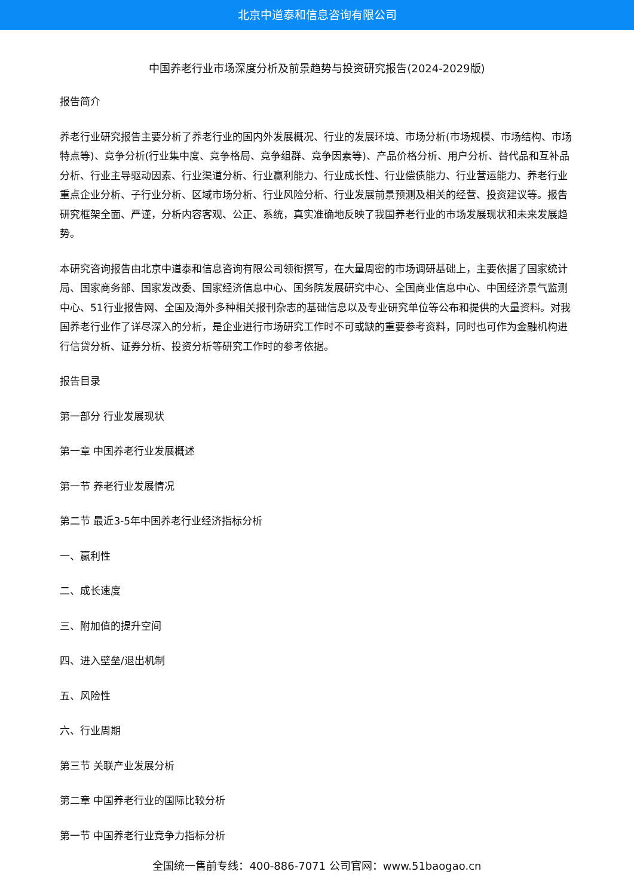北京中道泰和信息咨询有限公司
中国养老行业市场深度分析及前景趋势与投资研究报告(2024-2029版)
报告简介
养老行业研究报告主要分析了养老行业的国内外发展概况、行业的发展环境、市场分析(市场规模、市场结构、市场特点等)、竞争分析(行业集中度、竞争格局、竞争组群、竞争因素等)、产品价格分析、用户分析、替代品和互补品分析、行业主导驱动因素、行业渠道分析、行业赢利能力、行业成长性、行业偿债能力、行业营运能力、养老行业重点企业分析、子行业分析、区域市场分析、行业风险分析、行业发展前景预测及相关的经营、投资建议等。报告研究框架全面、严谨，分析内容客观、公正、系统，真实准确地反映了我国养老行业的市场发展现状和未来发展趋势。
本研究咨询报告由北京中道泰和信息咨询有限公司领衔撰写，在大量周密的市场调研基础上，主要依据了国家统计局、国家商务部、国家发改委、国家经济信息中心、国务院发展研究中心、全国商业信息中心、中国经济景气监测中心、51行业报告网、全国及海外多种相关报刊杂志的基础信息以及专业研究单位等公布和提供的大量资料。对我国养老行业作了详尽深入的分析，是企业进行市场研究工作时不可或缺的重要参考资料，同时也可作为金融机构进行信贷分析、证券分析、投资分析等研究工作时的参考依据。
报告目录
第一部分 行业发展现状
第一章 中国养老行业发展概述
第一节 养老行业发展情况
第二节 最近3-5年中国养老行业经济指标分析
一、赢利性
二、成长速度
三、附加值的提升空间
四、进入壁垒/退出机制
五、风险性
六、行业周期
第三节 关联产业发展分析
第二章 中国养老行业的国际比较分析
第一节 中国养老行业竞争力指标分析
全国统一售前专线：400-886-7071 公司官网：www.51baogao.cn